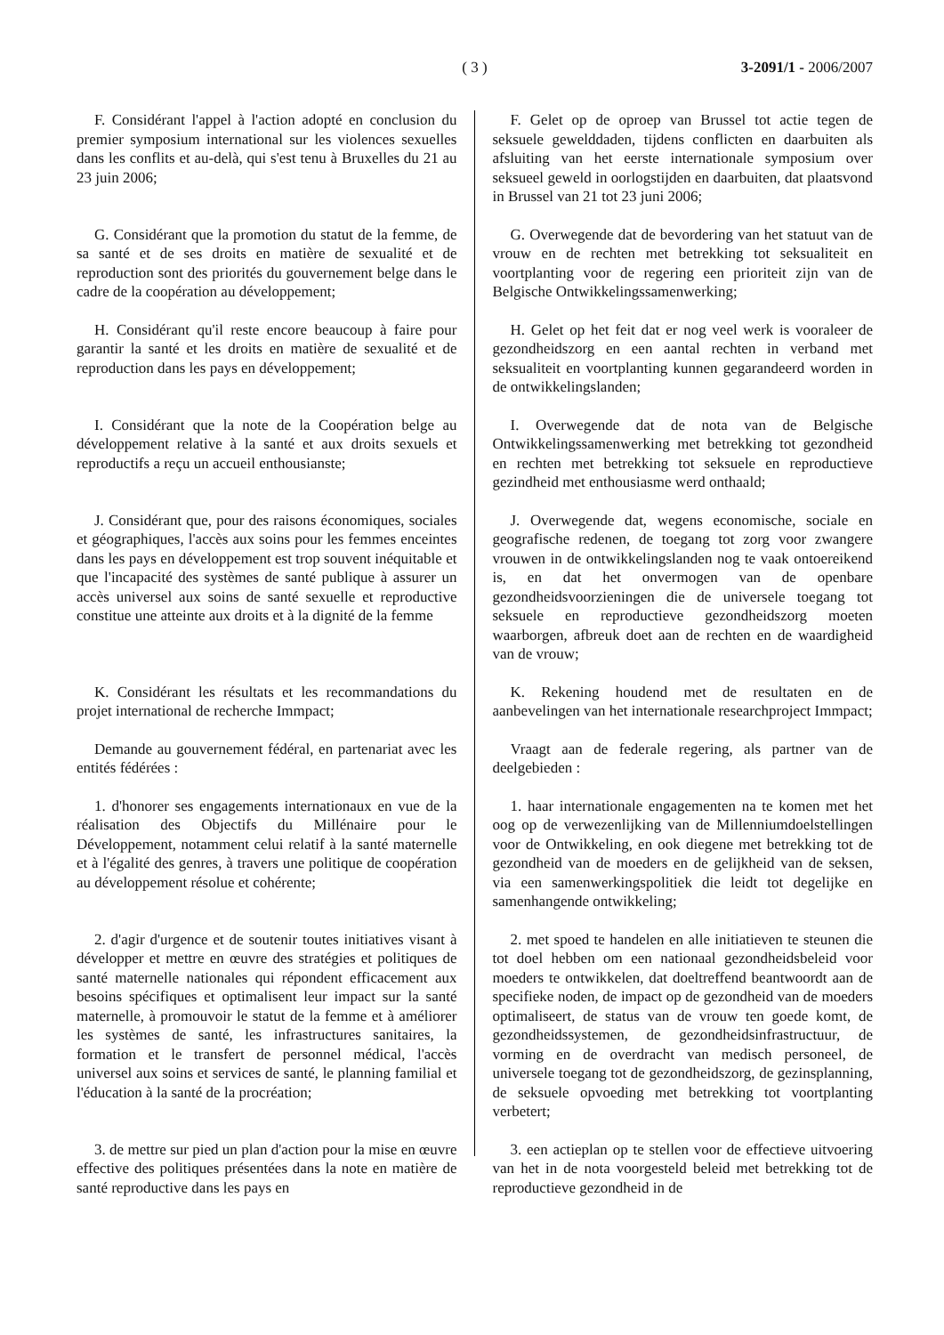( 3 )
3-2091/1 - 2006/2007
F. Considérant l'appel à l'action adopté en conclusion du premier symposium international sur les violences sexuelles dans les conflits et au-delà, qui s'est tenu à Bruxelles du 21 au 23 juin 2006;
F. Gelet op de oproep van Brussel tot actie tegen de seksuele gewelddaden, tijdens conflicten en daarbuiten als afsluiting van het eerste internationale symposium over seksueel geweld in oorlogstijden en daarbuiten, dat plaatsvond in Brussel van 21 tot 23 juni 2006;
G. Considérant que la promotion du statut de la femme, de sa santé et de ses droits en matière de sexualité et de reproduction sont des priorités du gouvernement belge dans le cadre de la coopération au développement;
G. Overwegende dat de bevordering van het statuut van de vrouw en de rechten met betrekking tot seksualiteit en voortplanting voor de regering een prioriteit zijn van de Belgische Ontwikkelingssamenwerking;
H. Considérant qu'il reste encore beaucoup à faire pour garantir la santé et les droits en matière de sexualité et de reproduction dans les pays en développement;
H. Gelet op het feit dat er nog veel werk is vooraleer de gezondheidszorg en een aantal rechten in verband met seksualiteit en voortplanting kunnen gegarandeerd worden in de ontwikkelingslanden;
I. Considérant que la note de la Coopération belge au développement relative à la santé et aux droits sexuels et reproductifs a reçu un accueil enthousianste;
I. Overwegende dat de nota van de Belgische Ontwikkelingssamenwerking met betrekking tot gezondheid en rechten met betrekking tot seksuele en reproductieve gezindheid met enthousiasme werd onthaald;
J. Considérant que, pour des raisons économiques, sociales et géographiques, l'accès aux soins pour les femmes enceintes dans les pays en développement est trop souvent inéquitable et que l'incapacité des systèmes de santé publique à assurer un accès universel aux soins de santé sexuelle et reproductive constitue une atteinte aux droits et à la dignité de la femme
J. Overwegende dat, wegens economische, sociale en geografische redenen, de toegang tot zorg voor zwangere vrouwen in de ontwikkelingslanden nog te vaak ontoereikend is, en dat het onvermogen van de openbare gezondheidsvoorzieningen die de universele toegang tot seksuele en reproductieve gezondheidszorg moeten waarborgen, afbreuk doet aan de rechten en de waardigheid van de vrouw;
K. Considérant les résultats et les recommandations du projet international de recherche Immpact;
K. Rekening houdend met de resultaten en de aanbevelingen van het internationale researchproject Immpact;
Demande au gouvernement fédéral, en partenariat avec les entités fédérées :
Vraagt aan de federale regering, als partner van de deelgebieden :
1. d'honorer ses engagements internationaux en vue de la réalisation des Objectifs du Millénaire pour le Développement, notamment celui relatif à la santé maternelle et à l'égalité des genres, à travers une politique de coopération au développement résolue et cohérente;
1. haar internationale engagementen na te komen met het oog op de verwezenlijking van de Millenniumdoelstellingen voor de Ontwikkeling, en ook diegene met betrekking tot de gezondheid van de moeders en de gelijkheid van de seksen, via een samenwerkingspolitiek die leidt tot degelijke en samenhangende ontwikkeling;
2. d'agir d'urgence et de soutenir toutes initiatives visant à développer et mettre en œuvre des stratégies et politiques de santé maternelle nationales qui répondent efficacement aux besoins spécifiques et optimalisent leur impact sur la santé maternelle, à promouvoir le statut de la femme et à améliorer les systèmes de santé, les infrastructures sanitaires, la formation et le transfert de personnel médical, l'accès universel aux soins et services de santé, le planning familial et l'éducation à la santé de la procréation;
2. met spoed te handelen en alle initiatieven te steunen die tot doel hebben om een nationaal gezondheidsbeleid voor moeders te ontwikkelen, dat doeltreffend beantwoordt aan de specifieke noden, de impact op de gezondheid van de moeders optimaliseert, de status van de vrouw ten goede komt, de gezondheidssystemen, de gezondheidsinfrastructuur, de vorming en de overdracht van medisch personeel, de universele toegang tot de gezondheidszorg, de gezinsplanning, de seksuele opvoeding met betrekking tot voortplanting verbetert;
3. de mettre sur pied un plan d'action pour la mise en œuvre effective des politiques présentées dans la note en matière de santé reproductive dans les pays en
3. een actieplan op te stellen voor de effectieve uitvoering van het in de nota voorgesteld beleid met betrekking tot de reproductieve gezondheid in de